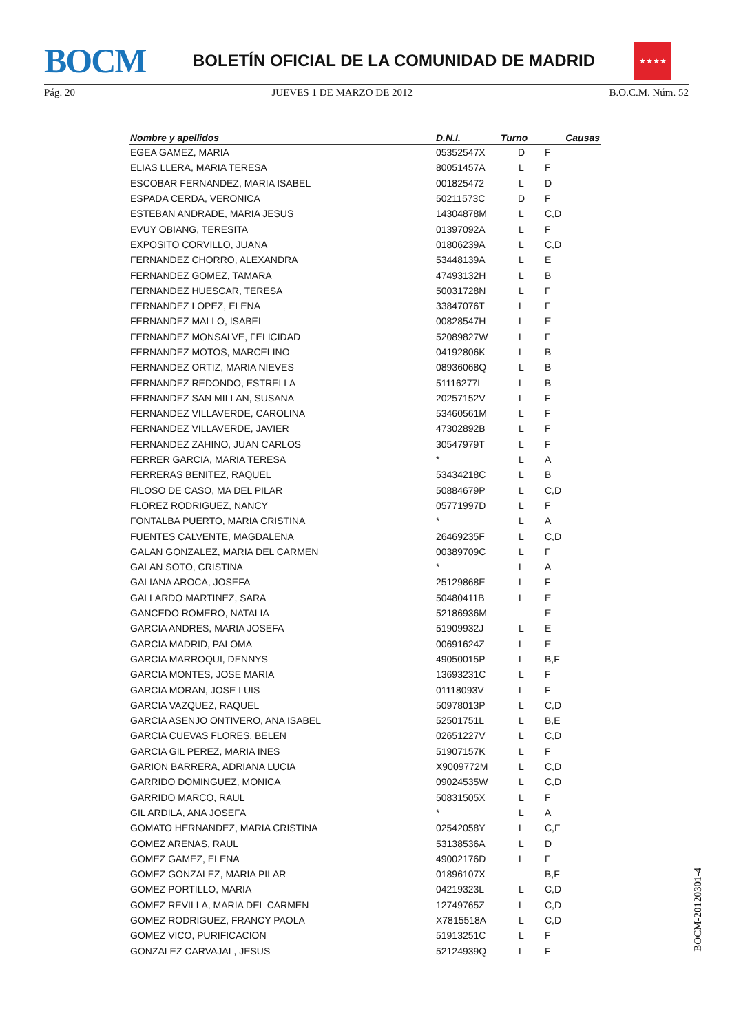BOCM
BOLETÍN OFICIAL DE LA COMUNIDAD DE MADRID
★★★★
Pág. 20 JUEVES 1 DE MARZO DE 2012 B.O.C.M. Núm. 52
| Nombre y apellidos | D.N.I. | Turno | Causas |
| --- | --- | --- | --- |
| EGEA GAMEZ, MARIA | 05352547X | D | F |
| ELIAS LLERA, MARIA TERESA | 80051457A | L | F |
| ESCOBAR FERNANDEZ, MARIA ISABEL | 001825472 | L | D |
| ESPADA CERDA, VERONICA | 50211573C | D | F |
| ESTEBAN ANDRADE, MARIA JESUS | 14304878M | L | C,D |
| EVUY OBIANG, TERESITA | 01397092A | L | F |
| EXPOSITO CORVILLO, JUANA | 01806239A | L | C,D |
| FERNANDEZ CHORRO, ALEXANDRA | 53448139A | L | E |
| FERNANDEZ GOMEZ, TAMARA | 47493132H | L | B |
| FERNANDEZ HUESCAR, TERESA | 50031728N | L | F |
| FERNANDEZ LOPEZ, ELENA | 33847076T | L | F |
| FERNANDEZ MALLO, ISABEL | 00828547H | L | E |
| FERNANDEZ MONSALVE, FELICIDAD | 52089827W | L | F |
| FERNANDEZ MOTOS, MARCELINO | 04192806K | L | B |
| FERNANDEZ ORTIZ, MARIA NIEVES | 08936068Q | L | B |
| FERNANDEZ REDONDO, ESTRELLA | 51116277L | L | B |
| FERNANDEZ SAN MILLAN, SUSANA | 20257152V | L | F |
| FERNANDEZ VILLAVERDE, CAROLINA | 53460561M | L | F |
| FERNANDEZ VILLAVERDE, JAVIER | 47302892B | L | F |
| FERNANDEZ ZAHINO, JUAN CARLOS | 30547979T | L | F |
| FERRER GARCIA, MARIA TERESA | * | L | A |
| FERRERAS BENITEZ, RAQUEL | 53434218C | L | B |
| FILOSO DE CASO, MA DEL PILAR | 50884679P | L | C,D |
| FLOREZ RODRIGUEZ, NANCY | 05771997D | L | F |
| FONTALBA PUERTO, MARIA CRISTINA | * | L | A |
| FUENTES CALVENTE, MAGDALENA | 26469235F | L | C,D |
| GALAN GONZALEZ, MARIA DEL CARMEN | 00389709C | L | F |
| GALAN SOTO, CRISTINA | * | L | A |
| GALIANA AROCA, JOSEFA | 25129868E | L | F |
| GALLARDO MARTINEZ, SARA | 50480411B | L | E |
| GANCEDO ROMERO, NATALIA | 52186936M | | E |
| GARCIA ANDRES, MARIA JOSEFA | 51909932J | L | E |
| GARCIA MADRID, PALOMA | 00691624Z | L | E |
| GARCIA MARROQUI, DENNYS | 49050015P | L | B,F |
| GARCIA MONTES, JOSE MARIA | 13693231C | L | F |
| GARCIA MORAN, JOSE LUIS | 01118093V | L | F |
| GARCIA VAZQUEZ, RAQUEL | 50978013P | L | C,D |
| GARCIA ASENJO ONTIVERO, ANA ISABEL | 52501751L | L | B,E |
| GARCIA CUEVAS FLORES, BELEN | 02651227V | L | C,D |
| GARCIA GIL PEREZ, MARIA INES | 51907157K | L | F |
| GARION BARRERA, ADRIANA LUCIA | X9009772M | L | C,D |
| GARRIDO DOMINGUEZ, MONICA | 09024535W | L | C,D |
| GARRIDO MARCO, RAUL | 50831505X | L | F |
| GIL ARDILA, ANA JOSEFA | * | L | A |
| GOMATO HERNANDEZ, MARIA CRISTINA | 02542058Y | L | C,F |
| GOMEZ ARENAS, RAUL | 53138536A | L | D |
| GOMEZ GAMEZ, ELENA | 49002176D | L | F |
| GOMEZ GONZALEZ, MARIA PILAR | 01896107X | | B,F |
| GOMEZ PORTILLO, MARIA | 04219323L | L | C,D |
| GOMEZ REVILLA, MARIA DEL CARMEN | 12749765Z | L | C,D |
| GOMEZ RODRIGUEZ, FRANCY PAOLA | X7815518A | L | C,D |
| GOMEZ VICO, PURIFICACION | 51913251C | L | F |
| GONZALEZ CARVAJAL, JESUS | 52124939Q | L | F |
BOCM-20120301-4